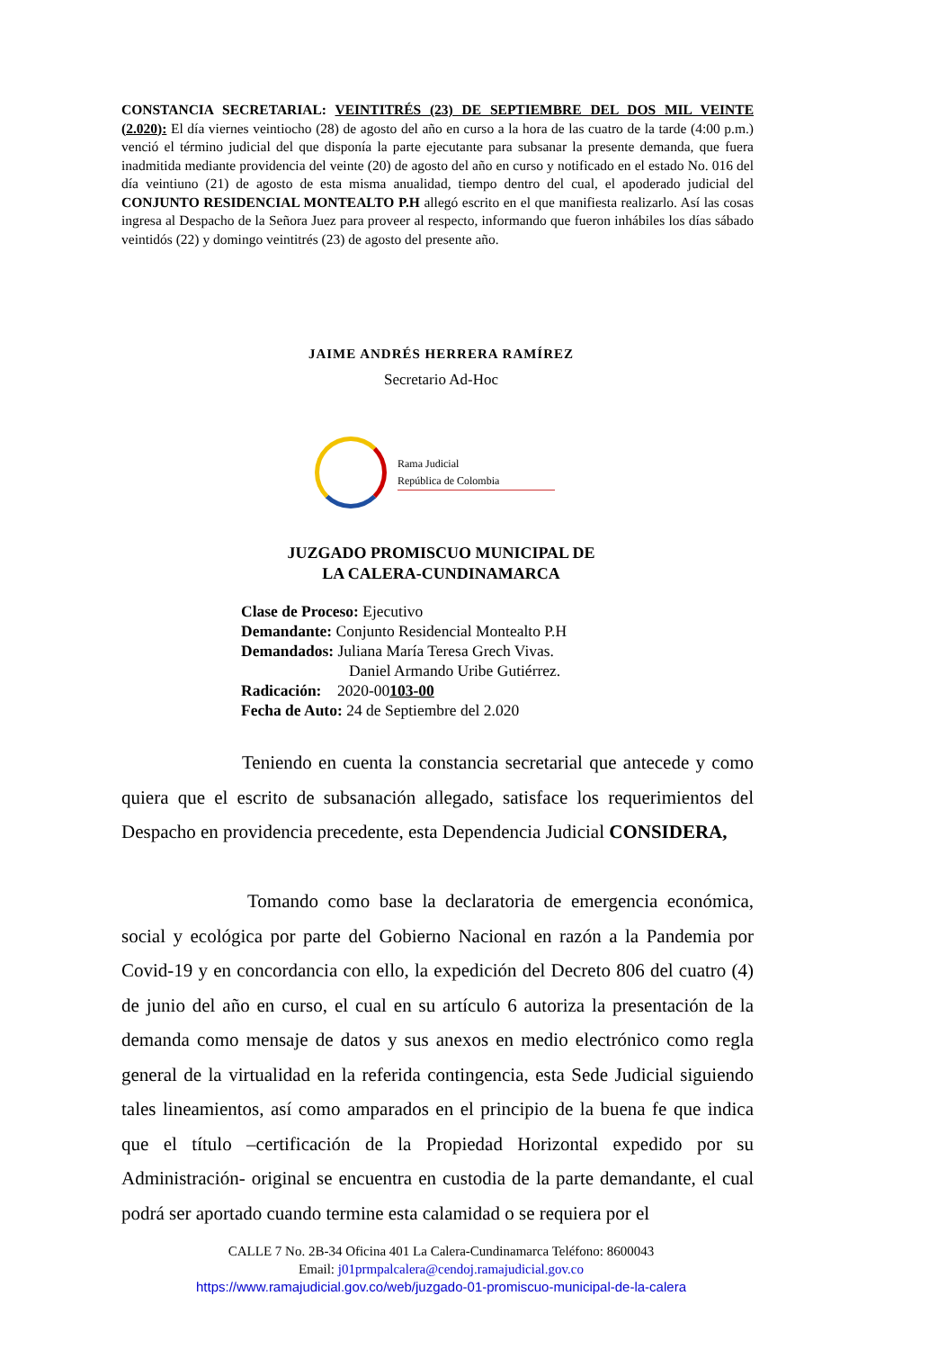CONSTANCIA SECRETARIAL: VEINTITRÉS (23) DE SEPTIEMBRE DEL DOS MIL VEINTE (2.020): El día viernes veintiocho (28) de agosto del año en curso a la hora de las cuatro de la tarde (4:00 p.m.) venció el término judicial del que disponía la parte ejecutante para subsanar la presente demanda, que fuera inadmitida mediante providencia del veinte (20) de agosto del año en curso y notificado en el estado No. 016 del día veintiuno (21) de agosto de esta misma anualidad, tiempo dentro del cual, el apoderado judicial del CONJUNTO RESIDENCIAL MONTEALTO P.H allegó escrito en el que manifiesta realizarlo. Así las cosas ingresa al Despacho de la Señora Juez para proveer al respecto, informando que fueron inhábiles los días sábado veintidós (22) y domingo veintitrés (23) de agosto del presente año.
JAIME ANDRÉS HERRERA RAMÍREZ
Secretario Ad-Hoc
Rama Judicial
República de Colombia
JUZGADO PROMISCUO MUNICIPAL DE
LA CALERA-CUNDINAMARCA
Clase de Proceso: Ejecutivo
Demandante: Conjunto Residencial Montealto P.H
Demandados: Juliana María Teresa Grech Vivas.
Daniel Armando Uribe Gutiérrez.
Radicación: 2020-00103-00
Fecha de Auto: 24 de Septiembre del 2.020
Teniendo en cuenta la constancia secretarial que antecede y como quiera que el escrito de subsanación allegado, satisface los requerimientos del Despacho en providencia precedente, esta Dependencia Judicial CONSIDERA,
Tomando como base la declaratoria de emergencia económica, social y ecológica por parte del Gobierno Nacional en razón a la Pandemia por Covid-19 y en concordancia con ello, la expedición del Decreto 806 del cuatro (4) de junio del año en curso, el cual en su artículo 6 autoriza la presentación de la demanda como mensaje de datos y sus anexos en medio electrónico como regla general de la virtualidad en la referida contingencia, esta Sede Judicial siguiendo tales lineamientos, así como amparados en el principio de la buena fe que indica que el título –certificación de la Propiedad Horizontal expedido por su Administración- original se encuentra en custodia de la parte demandante, el cual podrá ser aportado cuando termine esta calamidad o se requiera por el
CALLE 7 No. 2B-34 Oficina 401 La Calera-Cundinamarca Teléfono: 8600043
Email: j01prmpalcalera@cendoj.ramajudicial.gov.co
https://www.ramajudicial.gov.co/web/juzgado-01-promiscuo-municipal-de-la-calera